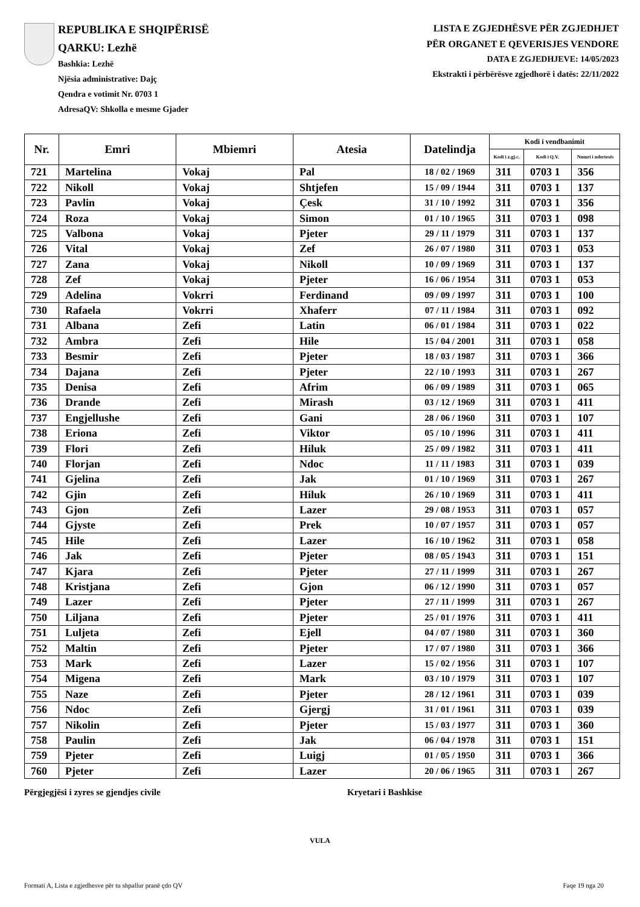REPUBLIKA E SHQIPËRISË
QARKU: Lezhë
Bashkia: Lezhë
Njësia administrative: Dajç
Qendra e votimit Nr. 0703 1
AdresaQV: Shkolla e mesme Gjader
LISTA E ZGJEDHËSVE PËR ZGJEDHJET
PËR ORGANET E QEVERISJES VENDORE
DATA E ZGJEDHJEVE: 14/05/2023
Ekstrakti i përbërësve zgjedhorë i datës: 22/11/2022
| Nr. | Emri | Mbiemri | Atesia | Datelindja | Kodi i vendbanimit | | |
| --- | --- | --- | --- | --- | --- | --- | --- |
| | | | | | Kodi i z.gj.c. | Kodi i Q.V. | Numri i ndertesës |
| 721 | Martelina | Vokaj | Pal | 18 / 02 / 1969 | 311 | 0703 1 | 356 |
| 722 | Nikoll | Vokaj | Shtjefen | 15 / 09 / 1944 | 311 | 0703 1 | 137 |
| 723 | Pavlin | Vokaj | Çesk | 31 / 10 / 1992 | 311 | 0703 1 | 356 |
| 724 | Roza | Vokaj | Simon | 01 / 10 / 1965 | 311 | 0703 1 | 098 |
| 725 | Valbona | Vokaj | Pjeter | 29 / 11 / 1979 | 311 | 0703 1 | 137 |
| 726 | Vital | Vokaj | Zef | 26 / 07 / 1980 | 311 | 0703 1 | 053 |
| 727 | Zana | Vokaj | Nikoll | 10 / 09 / 1969 | 311 | 0703 1 | 137 |
| 728 | Zef | Vokaj | Pjeter | 16 / 06 / 1954 | 311 | 0703 1 | 053 |
| 729 | Adelina | Vokrri | Ferdinand | 09 / 09 / 1997 | 311 | 0703 1 | 100 |
| 730 | Rafaela | Vokrri | Xhaferr | 07 / 11 / 1984 | 311 | 0703 1 | 092 |
| 731 | Albana | Zefi | Latin | 06 / 01 / 1984 | 311 | 0703 1 | 022 |
| 732 | Ambra | Zefi | Hile | 15 / 04 / 2001 | 311 | 0703 1 | 058 |
| 733 | Besmir | Zefi | Pjeter | 18 / 03 / 1987 | 311 | 0703 1 | 366 |
| 734 | Dajana | Zefi | Pjeter | 22 / 10 / 1993 | 311 | 0703 1 | 267 |
| 735 | Denisa | Zefi | Afrim | 06 / 09 / 1989 | 311 | 0703 1 | 065 |
| 736 | Drande | Zefi | Mirash | 03 / 12 / 1969 | 311 | 0703 1 | 411 |
| 737 | Engjellushe | Zefi | Gani | 28 / 06 / 1960 | 311 | 0703 1 | 107 |
| 738 | Eriona | Zefi | Viktor | 05 / 10 / 1996 | 311 | 0703 1 | 411 |
| 739 | Flori | Zefi | Hiluk | 25 / 09 / 1982 | 311 | 0703 1 | 411 |
| 740 | Florjan | Zefi | Ndoc | 11 / 11 / 1983 | 311 | 0703 1 | 039 |
| 741 | Gjelina | Zefi | Jak | 01 / 10 / 1969 | 311 | 0703 1 | 267 |
| 742 | Gjin | Zefi | Hiluk | 26 / 10 / 1969 | 311 | 0703 1 | 411 |
| 743 | Gjon | Zefi | Lazer | 29 / 08 / 1953 | 311 | 0703 1 | 057 |
| 744 | Gjyste | Zefi | Prek | 10 / 07 / 1957 | 311 | 0703 1 | 057 |
| 745 | Hile | Zefi | Lazer | 16 / 10 / 1962 | 311 | 0703 1 | 058 |
| 746 | Jak | Zefi | Pjeter | 08 / 05 / 1943 | 311 | 0703 1 | 151 |
| 747 | Kjara | Zefi | Pjeter | 27 / 11 / 1999 | 311 | 0703 1 | 267 |
| 748 | Kristjana | Zefi | Gjon | 06 / 12 / 1990 | 311 | 0703 1 | 057 |
| 749 | Lazer | Zefi | Pjeter | 27 / 11 / 1999 | 311 | 0703 1 | 267 |
| 750 | Liljana | Zefi | Pjeter | 25 / 01 / 1976 | 311 | 0703 1 | 411 |
| 751 | Luljeta | Zefi | Ejell | 04 / 07 / 1980 | 311 | 0703 1 | 360 |
| 752 | Maltin | Zefi | Pjeter | 17 / 07 / 1980 | 311 | 0703 1 | 366 |
| 753 | Mark | Zefi | Lazer | 15 / 02 / 1956 | 311 | 0703 1 | 107 |
| 754 | Migena | Zefi | Mark | 03 / 10 / 1979 | 311 | 0703 1 | 107 |
| 755 | Naze | Zefi | Pjeter | 28 / 12 / 1961 | 311 | 0703 1 | 039 |
| 756 | Ndoc | Zefi | Gjergj | 31 / 01 / 1961 | 311 | 0703 1 | 039 |
| 757 | Nikolin | Zefi | Pjeter | 15 / 03 / 1977 | 311 | 0703 1 | 360 |
| 758 | Paulin | Zefi | Jak | 06 / 04 / 1978 | 311 | 0703 1 | 151 |
| 759 | Pjeter | Zefi | Luigj | 01 / 05 / 1950 | 311 | 0703 1 | 366 |
| 760 | Pjeter | Zefi | Lazer | 20 / 06 / 1965 | 311 | 0703 1 | 267 |
Përgjegjësi i zyres se gjendjes civile Kryetari i Bashkise
VULA
Formati A, Lista e zgjedhesve për tu shpallur pranë çdo QV Faqe 19 nga 20